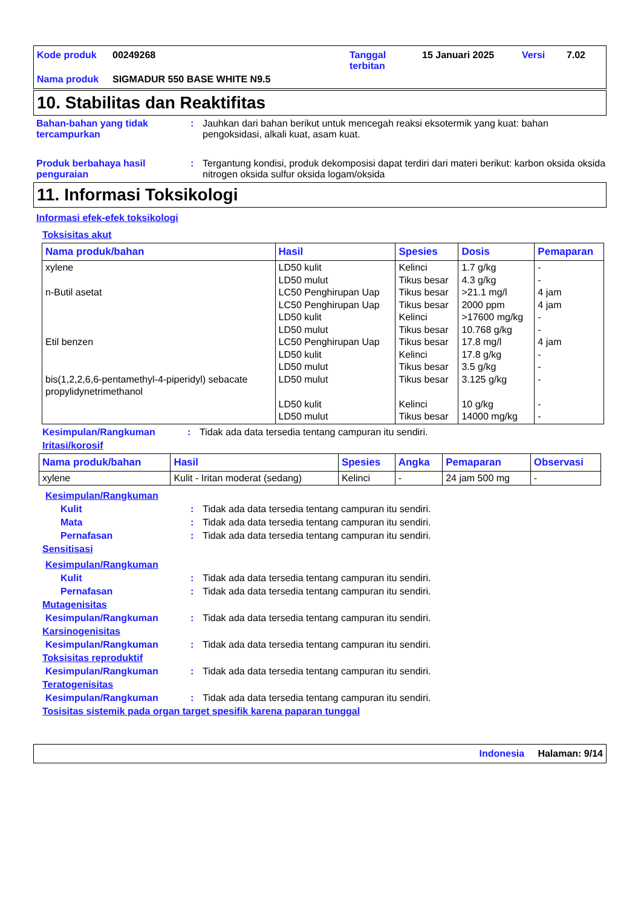| Kode produk | 00249268 | Tanggal terbitan | 15 Januari 2025 | Versi | 7.02 |
| Nama produk | SIGMADUR 550 BASE WHITE N9.5 | | | | |
10. Stabilitas dan Reaktifitas
Bahan-bahan yang tidak tercampurkan
: Jauhkan dari bahan berikut untuk mencegah reaksi eksotermik yang kuat: bahan pengoksidasi, alkali kuat, asam kuat.
Produk berbahaya hasil penguraian
: Tergantung kondisi, produk dekomposisi dapat terdiri dari materi berikut: karbon oksida oksida nitrogen oksida sulfur oksida logam/oksida
11. Informasi Toksikologi
Informasi efek-efek toksikologi
Toksisitas akut
| Nama produk/bahan | Hasil | Spesies | Dosis | Pemaparan |
| --- | --- | --- | --- | --- |
| xylene n-Butil asetat Etil benzen bis(1,2,2,6,6-pentamethyl-4-piperidyl) sebacate propylidynetrimethanol | LD50 kulit LD50 mulut LC50 Penghirupan Uap LC50 Penghirupan Uap LD50 kulit LD50 mulut LC50 Penghirupan Uap LD50 kulit LD50 mulut LD50 mulut LD50 kulit LD50 mulut | Kelinci Tikus besar Tikus besar Tikus besar Kelinci Tikus besar Tikus besar Kelinci Tikus besar Tikus besar Kelinci Tikus besar | 1.7 g/kg 4.3 g/kg >21.1 mg/l 2000 ppm >17600 mg/kg 10.768 g/kg 17.8 mg/l 17.8 g/kg 3.5 g/kg 3.125 g/kg 10 g/kg 14000 mg/kg | - - 4 jam 4 jam - - 4 jam - - - - - |
Kesimpulan/Rangkuman : Tidak ada data tersedia tentang campuran itu sendiri.
Iritasi/korosif
| Nama produk/bahan | Hasil | Spesies | Angka | Pemaparan | Observasi |
| --- | --- | --- | --- | --- | --- |
| xylene | Kulit - Iritan moderat (sedang) | Kelinci | - | 24 jam 500 mg | - |
Kesimpulan/Rangkuman
Kulit : Tidak ada data tersedia tentang campuran itu sendiri.
Mata : Tidak ada data tersedia tentang campuran itu sendiri.
Pernafasan : Tidak ada data tersedia tentang campuran itu sendiri.
Sensitisasi
Kesimpulan/Rangkuman
Kulit : Tidak ada data tersedia tentang campuran itu sendiri.
Pernafasan : Tidak ada data tersedia tentang campuran itu sendiri.
Mutagenisitas
Kesimpulan/Rangkuman : Tidak ada data tersedia tentang campuran itu sendiri.
Karsinogenisitas
Kesimpulan/Rangkuman : Tidak ada data tersedia tentang campuran itu sendiri.
Toksisitas reproduktif
Kesimpulan/Rangkuman : Tidak ada data tersedia tentang campuran itu sendiri.
Teratogenisitas
Kesimpulan/Rangkuman : Tidak ada data tersedia tentang campuran itu sendiri.
Tosisitas sistemik pada organ target spesifik karena paparan tunggal
Indonesia Halaman: 9/14